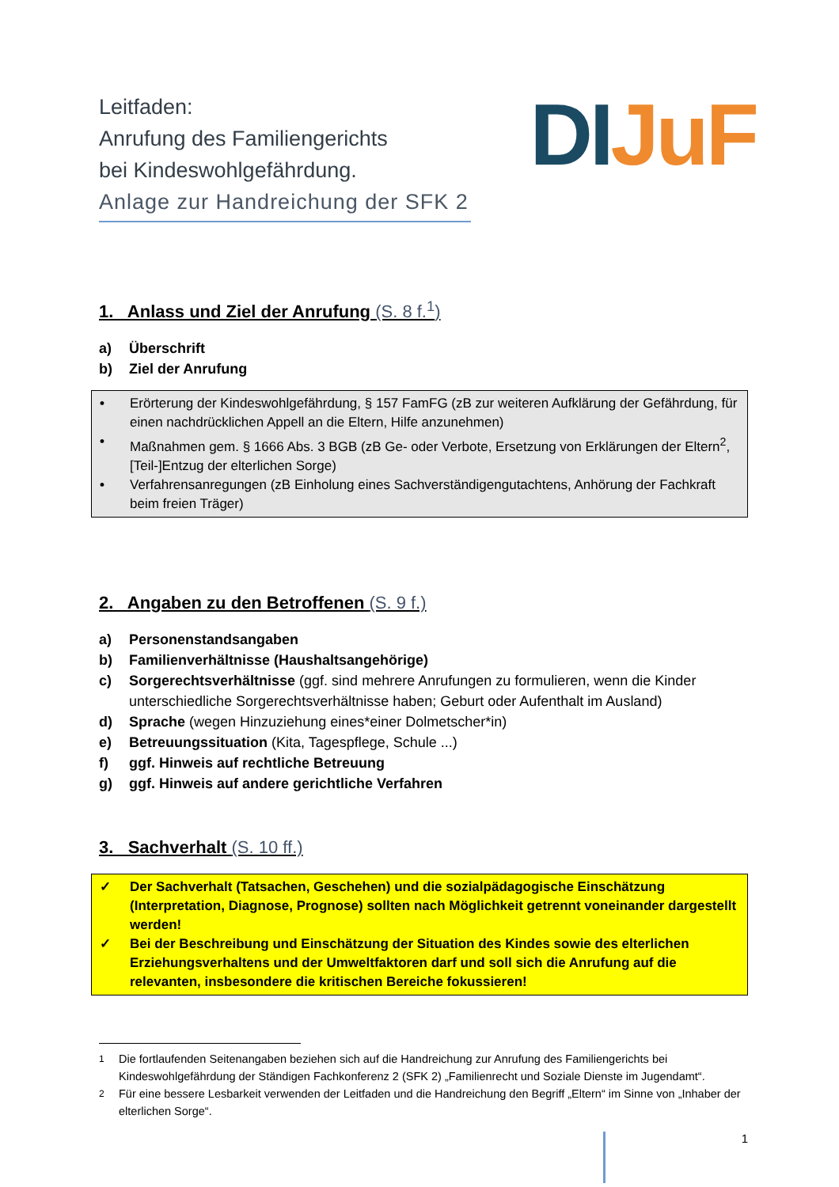Leitfaden:
Anrufung des Familiengerichts
bei Kindeswohlgefährdung.
Anlage zur Handreichung der SFK 2
DI JuF
1. Anlass und Ziel der Anrufung (S. 8 f.<sup>1</sup>)
a) Überschrift
b) Ziel der Anrufung
• Erörterung der Kindeswohlgefährdung, § 157 FamFG (zB zur weiteren Aufklärung der Gefährdung, für einen nachdrücklichen Appell an die Eltern, Hilfe anzunehmen)
• Maßnahmen gem. § 1666 Abs. 3 BGB (zB Ge- oder Verbote, Ersetzung von Erklärungen der Eltern<sup>2</sup>, [Teil-]Entzug der elterlichen Sorge)
• Verfahrensanregungen (zB Einholung eines Sachverständigengutachtens, Anhörung der Fachkraft beim freien Träger)
2. Angaben zu den Betroffenen (S. 9 f.)
a) Personenstandsangaben
b) Familienverhältnisse (Haushaltsangehörige)
c) Sorgerechtsverhältnisse (ggf. sind mehrere Anrufungen zu formulieren, wenn die Kinder unterschiedliche Sorgerechtsverhältnisse haben; Geburt oder Aufenthalt im Ausland)
d) Sprache (wegen Hinzuziehung eines*einer Dolmetscher*in)
e) Betreuungssituation (Kita, Tagespflege, Schule ...)
f) ggf. Hinweis auf rechtliche Betreuung
g) ggf. Hinweis auf andere gerichtliche Verfahren
3. Sachverhalt (S. 10 ff.)
✓ Der Sachverhalt (Tatsachen, Geschehen) und die sozialpädagogische Einschätzung (Interpretation, Diagnose, Prognose) sollten nach Möglichkeit getrennt voneinander dargestellt werden!
✓ Bei der Beschreibung und Einschätzung der Situation des Kindes sowie des elterlichen Erziehungsverhaltens und der Umweltfaktoren darf und soll sich die Anrufung auf die relevanten, insbesondere die kritischen Bereiche fokussieren!
<sup>1</sup> Die fortlaufenden Seitenangaben beziehen sich auf die Handreichung zur Anrufung des Familiengerichts bei Kindeswohlgefährdung der Ständigen Fachkonferenz 2 (SFK 2) „Familienrecht und Soziale Dienste im Jugendamt“.
<sup>2</sup> Für eine bessere Lesbarkeit verwenden der Leitfaden und die Handreichung den Begriff „Eltern“ im Sinne von „Inhaber der elterlichen Sorge“.
1